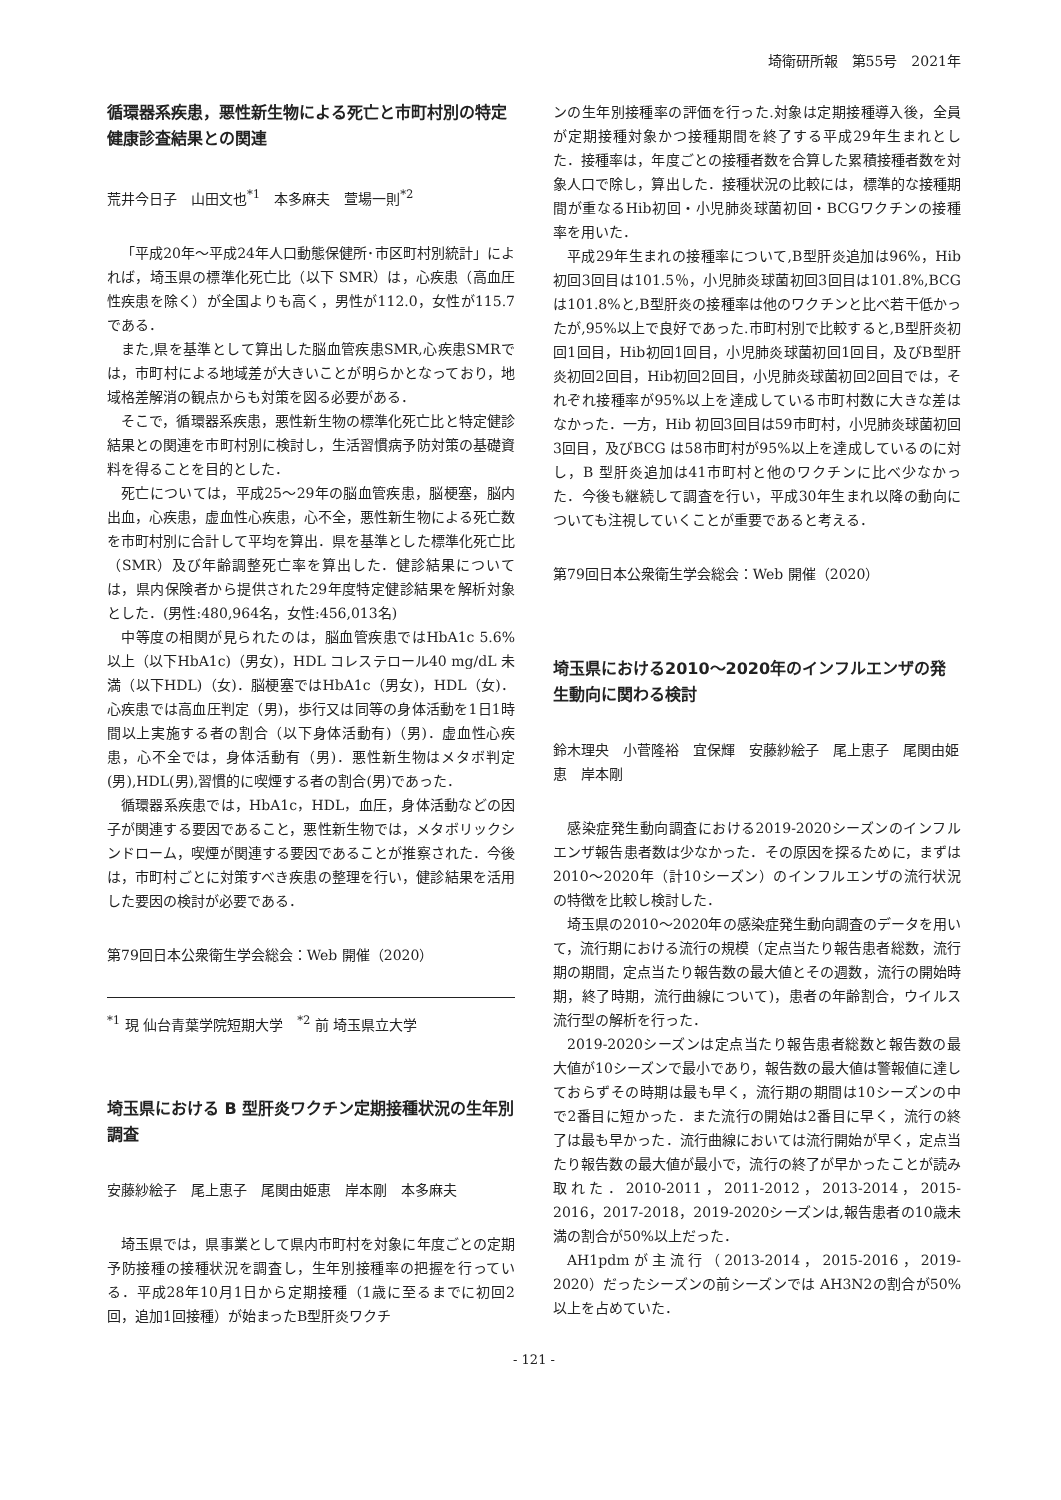埼衛研所報　第55号　2021年
循環器系疾患，悪性新生物による死亡と市町村別の特定健康診査結果との関連
荒井今日子　山田文也<sup>*1</sup>　本多麻夫　萱場一則<sup>*2</sup>
「平成20年～平成24年人口動態保健所･市区町村別統計」によれば，埼玉県の標準化死亡比（以下 SMR）は，心疾患（高血圧性疾患を除く）が全国よりも高く，男性が112.0，女性が115.7である．
また,県を基準として算出した脳血管疾患SMR,心疾患SMRでは，市町村による地域差が大きいことが明らかとなっており，地域格差解消の観点からも対策を図る必要がある．
そこで，循環器系疾患，悪性新生物の標準化死亡比と特定健診結果との関連を市町村別に検討し，生活習慣病予防対策の基礎資料を得ることを目的とした．
死亡については，平成25～29年の脳血管疾患，脳梗塞，脳内出血，心疾患，虚血性心疾患，心不全，悪性新生物による死亡数を市町村別に合計して平均を算出．県を基準とした標準化死亡比（SMR）及び年齢調整死亡率を算出した．健診結果については，県内保険者から提供された29年度特定健診結果を解析対象とした．(男性:480,964名，女性:456,013名)
中等度の相関が見られたのは，脳血管疾患ではHbA1c 5.6%以上（以下HbA1c)（男女)，HDL コレステロール40 mg/dL 未満（以下HDL)（女)．脳梗塞ではHbA1c（男女)，HDL（女)．心疾患では高血圧判定（男)，歩行又は同等の身体活動を1日1時間以上実施する者の割合（以下身体活動有)（男)．虚血性心疾患，心不全では，身体活動有（男)．悪性新生物はメタボ判定(男),HDL(男),習慣的に喫煙する者の割合(男)であった．
循環器系疾患では，HbA1c，HDL，血圧，身体活動などの因子が関連する要因であること，悪性新生物では，メタボリックシンドローム，喫煙が関連する要因であることが推察された．今後は，市町村ごとに対策すべき疾患の整理を行い，健診結果を活用した要因の検討が必要である．
第79回日本公衆衛生学会総会：Web 開催（2020）
<sup>*1</sup> 現 仙台青葉学院短期大学　<sup>*2</sup> 前 埼玉県立大学
埼玉県における B 型肝炎ワクチン定期接種状況の生年別調査
安藤紗絵子　尾上恵子　尾関由姫恵　岸本剛　本多麻夫
埼玉県では，県事業として県内市町村を対象に年度ごとの定期予防接種の接種状況を調査し，生年別接種率の把握を行っている．平成28年10月1日から定期接種（1歳に至るまでに初回2回，追加1回接種）が始まったB型肝炎ワクチ
ンの生年別接種率の評価を行った.対象は定期接種導入後，全員が定期接種対象かつ接種期間を終了する平成29年生まれとした．接種率は，年度ごとの接種者数を合算した累積接種者数を対象人口で除し，算出した．接種状況の比較には，標準的な接種期間が重なるHib初回・小児肺炎球菌初回・BCGワクチンの接種率を用いた．
平成29年生まれの接種率について,B型肝炎追加は96%，Hib 初回3回目は101.5％，小児肺炎球菌初回3回目は101.8%,BCGは101.8%と,B型肝炎の接種率は他のワクチンと比べ若干低かったが,95%以上で良好であった.市町村別で比較すると,B型肝炎初回1回目，Hib初回1回目，小児肺炎球菌初回1回目，及びB型肝炎初回2回目，Hib初回2回目，小児肺炎球菌初回2回目では，それぞれ接種率が95%以上を達成している市町村数に大きな差はなかった．一方，Hib 初回3回目は59市町村，小児肺炎球菌初回3回目，及びBCG は58市町村が95%以上を達成しているのに対し，B 型肝炎追加は41市町村と他のワクチンに比べ少なかった．今後も継続して調査を行い，平成30年生まれ以降の動向についても注視していくことが重要であると考える．
第79回日本公衆衛生学会総会：Web 開催（2020）
埼玉県における2010～2020年のインフルエンザの発生動向に関わる検討
鈴木理央　小菅隆裕　宜保輝　安藤紗絵子　尾上恵子　尾関由姫恵　岸本剛
感染症発生動向調査における2019-2020シーズンのインフルエンザ報告患者数は少なかった．その原因を探るために，まずは2010～2020年（計10シーズン）のインフルエンザの流行状況の特徴を比較し検討した．
埼玉県の2010～2020年の感染症発生動向調査のデータを用いて，流行期における流行の規模（定点当たり報告患者総数，流行期の期間，定点当たり報告数の最大値とその週数，流行の開始時期，終了時期，流行曲線について)，患者の年齢割合，ウイルス流行型の解析を行った．
2019-2020シーズンは定点当たり報告患者総数と報告数の最大値が10シーズンで最小であり，報告数の最大値は警報値に達しておらずその時期は最も早く，流行期の期間は10シーズンの中で2番目に短かった．また流行の開始は2番目に早く，流行の終了は最も早かった．流行曲線においては流行開始が早く，定点当たり報告数の最大値が最小で，流行の終了が早かったことが読み取れた．2010-2011，2011-2012，2013-2014，2015-2016，2017-2018，2019-2020シーズンは,報告患者の10歳未満の割合が50%以上だった．
AH1pdmが主流行（2013-2014，2015-2016，2019-2020）だったシーズンの前シーズンでは AH3N2の割合が50%以上を占めていた．
- 121 -